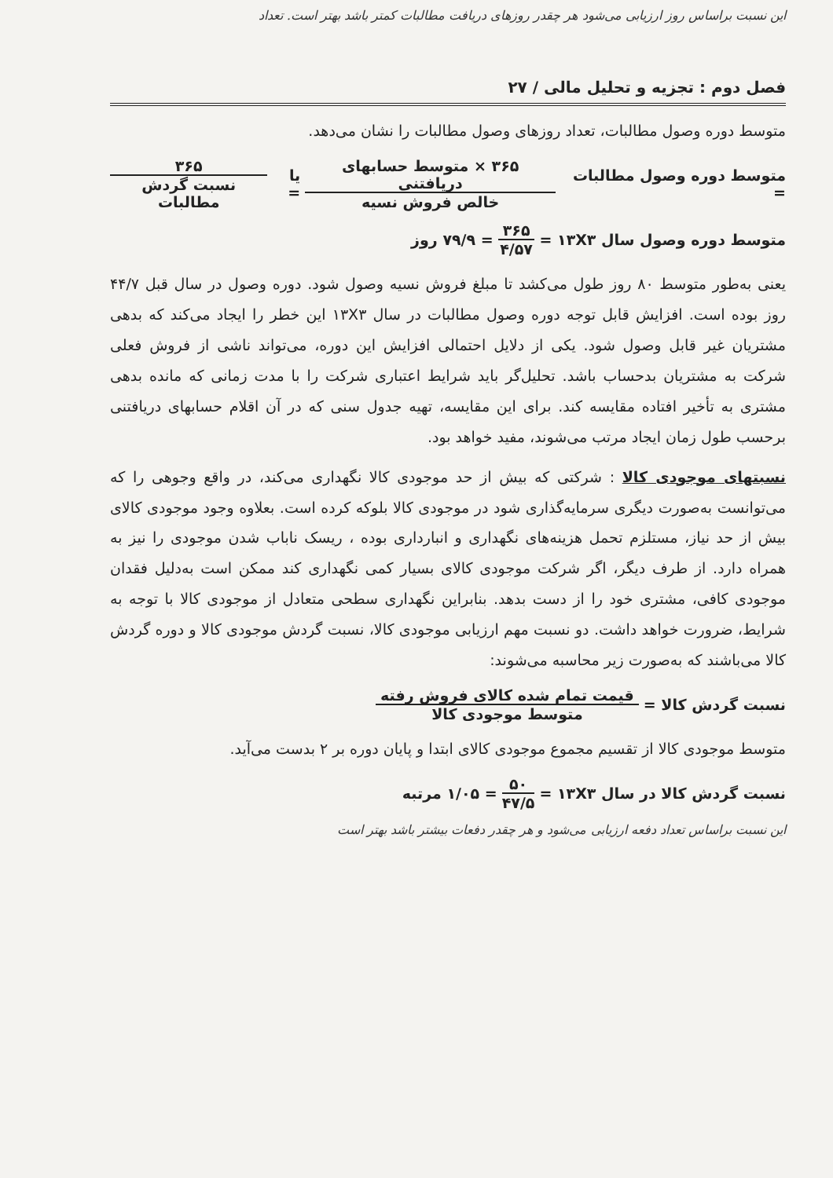این نسبت براساس روز ارزیابی می‌شود هر چقدر روزهای دریافت مطالبات کمتر باشد بهتر است. تعداد
فصل دوم : تجزیه و تحلیل مالی / ۲۷
متوسط دوره وصول مطالبات، تعداد روزهای وصول مطالبات را نشان می‌دهد.
متوسط دوره وصول مطالبات = ۳۶۵ × متوسط حسابهای دریافتنی خالص فروش نسیه یا = ۳۶۵ نسبت گردش مطالبات
متوسط دوره وصول سال ۱۳X۳ = ۳۶۵ ۴/۵۷ = ۷۹/۹ روز
یعنی به‌طور متوسط ۸۰ روز طول می‌کشد تا مبلغ فروش نسیه وصول شود. دوره وصول در سال قبل ۴۴/۷ روز بوده است. افزایش قابل توجه دوره وصول مطالبات در سال ۱۳X۳ این خطر را ایجاد می‌کند که بدهی مشتریان غیر قابل وصول شود. یکی از دلایل احتمالی افزایش این دوره، می‌تواند ناشی از فروش فعلی شرکت به مشتریان بدحساب باشد. تحلیل‌گر باید شرایط اعتباری شرکت را با مدت زمانی که مانده بدهی مشتری به تأخیر افتاده مقایسه کند. برای این مقایسه، تهیه جدول سنی که در آن اقلام حسابهای دریافتنی برحسب طول زمان ایجاد مرتب می‌شوند، مفید خواهد بود.
نسبتهای موجودی کالا : شرکتی که بیش از حد موجودی کالا نگهداری می‌کند، در واقع وجوهی را که می‌توانست به‌صورت دیگری سرمایه‌گذاری شود در موجودی کالا بلوکه کرده است. بعلاوه وجود موجودی کالای بیش از حد نیاز، مستلزم تحمل هزینه‌های نگهداری و انبارداری بوده ، ریسک ناباب شدن موجودی را نیز به همراه دارد. از طرف دیگر، اگر شرکت موجودی کالای بسیار کمی نگهداری کند ممکن است به‌دلیل فقدان موجودی کافی، مشتری خود را از دست بدهد. بنابراین نگهداری سطحی متعادل از موجودی کالا با توجه به شرایط، ضرورت خواهد داشت. دو نسبت مهم ارزیابی موجودی کالا، نسبت گردش موجودی کالا و دوره گردش کالا می‌باشند که به‌صورت زیر محاسبه می‌شوند:
نسبت گردش کالا = قیمت تمام شده کالای فروش رفته متوسط موجودی کالا
متوسط موجودی کالا از تقسیم مجموع موجودی کالای ابتدا و پایان دوره بر ۲ بدست می‌آید.
نسبت گردش کالا در سال ۱۳X۳ = ۵۰ ۴۷/۵ = ۱/۰۵ مرتبه
این نسبت براساس تعداد دفعه ارزیابی می‌شود و هر چقدر دفعات بیشتر باشد بهتر است